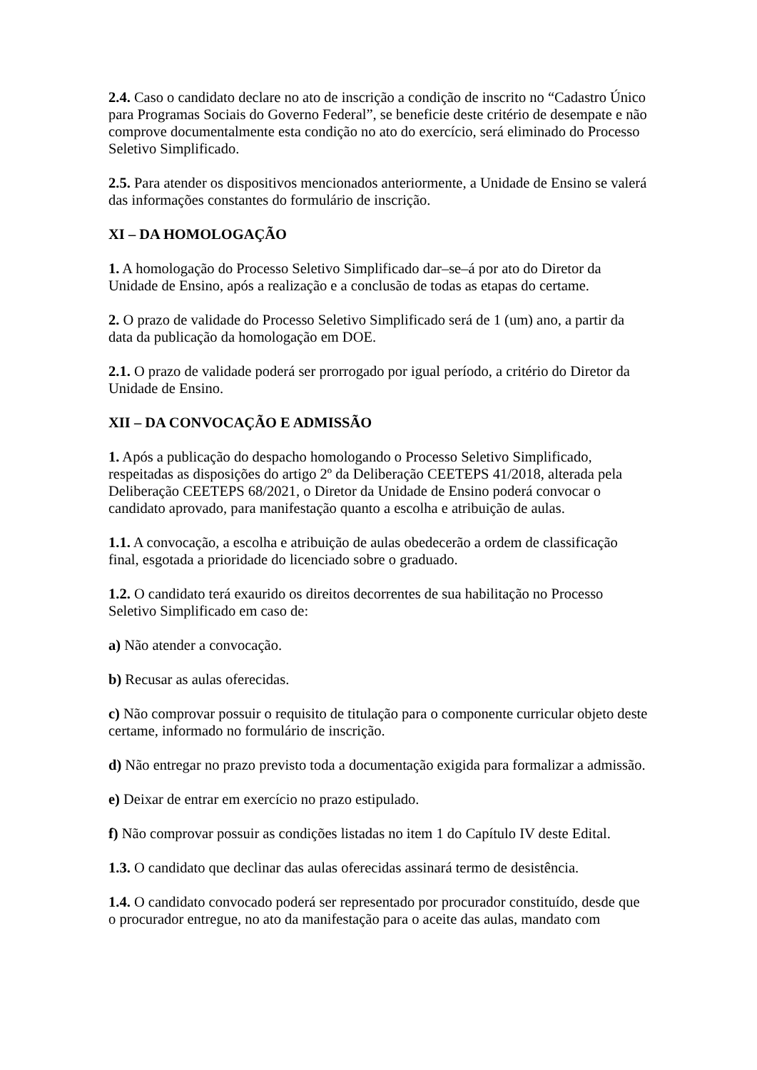2.4. Caso o candidato declare no ato de inscrição a condição de inscrito no “Cadastro Único para Programas Sociais do Governo Federal”, se beneficie deste critério de desempate e não comprove documentalmente esta condição no ato do exercício, será eliminado do Processo Seletivo Simplificado.
2.5. Para atender os dispositivos mencionados anteriormente, a Unidade de Ensino se valerá das informações constantes do formulário de inscrição.
XI – DA HOMOLOGAÇÃO
1. A homologação do Processo Seletivo Simplificado dar–se–á por ato do Diretor da Unidade de Ensino, após a realização e a conclusão de todas as etapas do certame.
2. O prazo de validade do Processo Seletivo Simplificado será de 1 (um) ano, a partir da data da publicação da homologação em DOE.
2.1. O prazo de validade poderá ser prorrogado por igual período, a critério do Diretor da Unidade de Ensino.
XII – DA CONVOCAÇÃO E ADMISSÃO
1. Após a publicação do despacho homologando o Processo Seletivo Simplificado, respeitadas as disposições do artigo 2º da Deliberação CEETEPS 41/2018, alterada pela Deliberação CEETEPS 68/2021, o Diretor da Unidade de Ensino poderá convocar o candidato aprovado, para manifestação quanto a escolha e atribuição de aulas.
1.1. A convocação, a escolha e atribuição de aulas obedecerão a ordem de classificação final, esgotada a prioridade do licenciado sobre o graduado.
1.2. O candidato terá exaurido os direitos decorrentes de sua habilitação no Processo Seletivo Simplificado em caso de:
a) Não atender a convocação.
b) Recusar as aulas oferecidas.
c) Não comprovar possuir o requisito de titulação para o componente curricular objeto deste certame, informado no formulário de inscrição.
d) Não entregar no prazo previsto toda a documentação exigida para formalizar a admissão.
e) Deixar de entrar em exercício no prazo estipulado.
f) Não comprovar possuir as condições listadas no item 1 do Capítulo IV deste Edital.
1.3. O candidato que declinar das aulas oferecidas assinará termo de desistência.
1.4. O candidato convocado poderá ser representado por procurador constituído, desde que o procurador entregue, no ato da manifestação para o aceite das aulas, mandato com